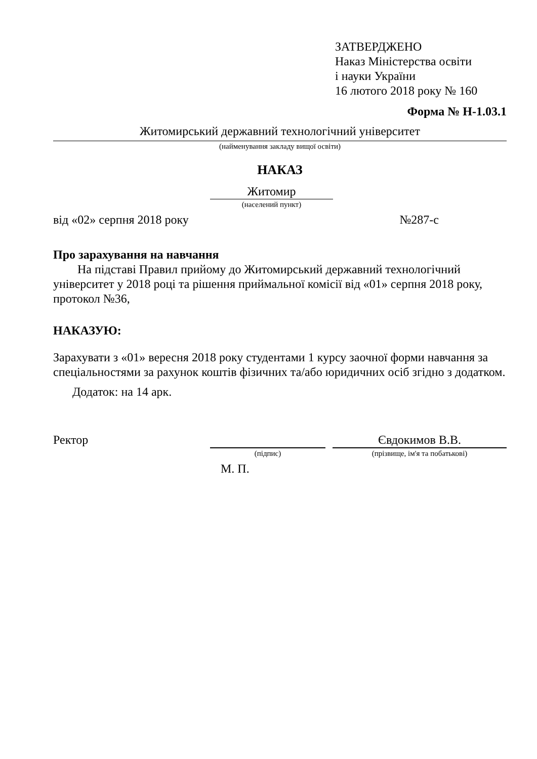ЗАТВЕРДЖЕНО
Наказ Міністерства освіти
і науки України
16 лютого 2018 року № 160
Форма № Н-1.03.1
Житомирський державний технологічний університет
(найменування закладу вищої освіти)
НАКАЗ
Житомир
(населений пункт)
від «02» серпня 2018 року №287-с
Про зарахування на навчання
На підставі Правил прийому до Житомирський державний технологічний університет у 2018 році та рішення приймальної комісії від «01» серпня 2018 року, протокол №36,
НАКАЗУЮ:
Зарахувати з «01» вересня 2018 року студентами 1 курсу заочної форми навчання за спеціальностями за рахунок коштів фізичних та/або юридичних осіб згідно з додатком.
Додаток: на 14 арк.
Ректор Євдокимов В.В.
(підпис) (прізвище, ім'я та побатькові)
М. П.